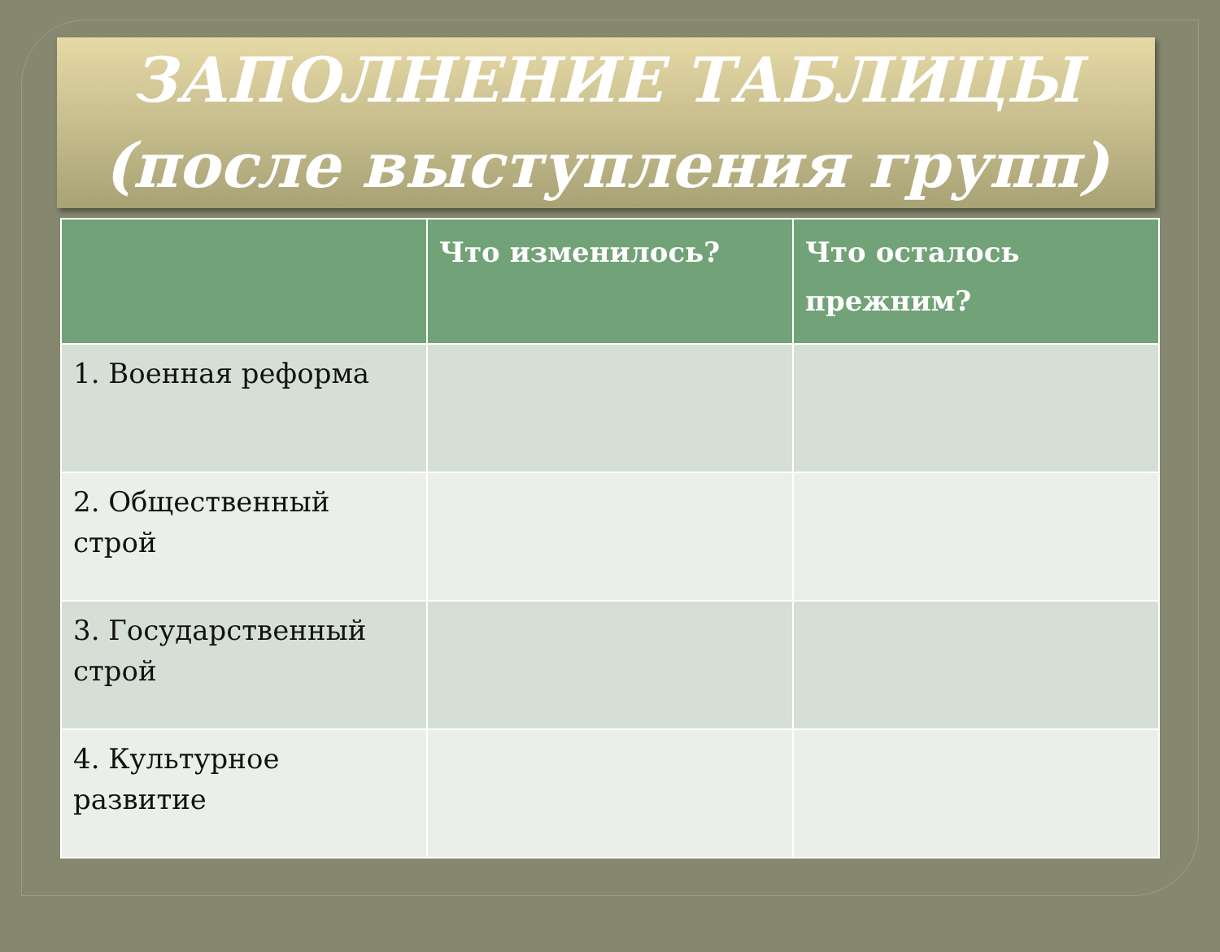ЗАПОЛНЕНИЕ ТАБЛИЦЫ
(после выступления групп)
| | Что изменилось? | Что осталось прежним? |
| --- | --- | --- |
| 1. Военная реформа | | |
| 2. Общественный строй | | |
| 3. Государственный строй | | |
| 4. Культурное развитие | | |